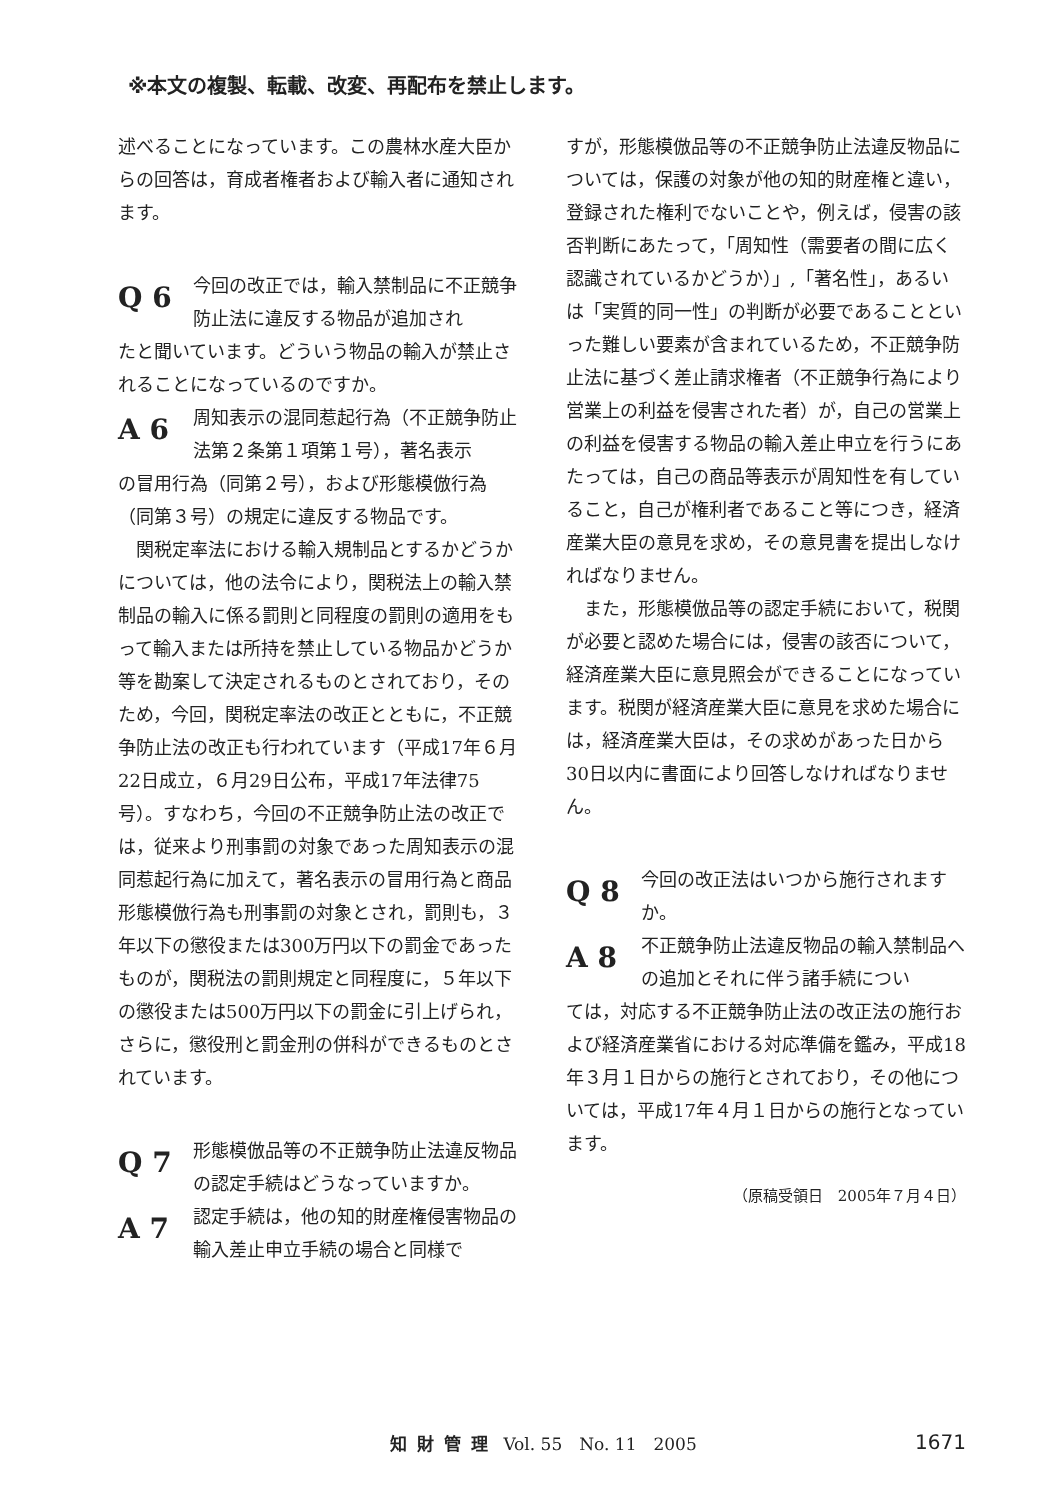※本文の複製、転載、改変、再配布を禁止します。
述べることになっています。この農林水産大臣からの回答は，育成者権者および輸入者に通知されます。
Q 6 今回の改正では，輸入禁制品に不正競争防止法に違反する物品が追加され
たと聞いています。どういう物品の輸入が禁止されることになっているのですか。
A 6 周知表示の混同惹起行為（不正競争防止法第２条第１項第１号），著名表示
の冒用行為（同第２号），および形態模倣行為（同第３号）の規定に違反する物品です。
関税定率法における輸入規制品とするかどうかについては，他の法令により，関税法上の輸入禁制品の輸入に係る罰則と同程度の罰則の適用をもって輸入または所持を禁止している物品かどうか等を勘案して決定されるものとされており，そのため，今回，関税定率法の改正とともに，不正競争防止法の改正も行われています（平成17年６月22日成立，６月29日公布，平成17年法律75号）。すなわち，今回の不正競争防止法の改正では，従来より刑事罰の対象であった周知表示の混同惹起行為に加えて，著名表示の冒用行為と商品形態模倣行為も刑事罰の対象とされ，罰則も，３年以下の懲役または300万円以下の罰金であったものが，関税法の罰則規定と同程度に，５年以下の懲役または500万円以下の罰金に引上げられ，さらに，懲役刑と罰金刑の併科ができるものとされています。
Q 7 形態模倣品等の不正競争防止法違反物品の認定手続はどうなっていますか。
A 7 認定手続は，他の知的財産権侵害物品の輸入差止申立手続の場合と同様で
すが，形態模倣品等の不正競争防止法違反物品については，保護の対象が他の知的財産権と違い，登録された権利でないことや，例えば，侵害の該否判断にあたって，「周知性（需要者の間に広く認識されているかどうか）」,「著名性」，あるいは「実質的同一性」の判断が必要であることといった難しい要素が含まれているため，不正競争防止法に基づく差止請求権者（不正競争行為により営業上の利益を侵害された者）が，自己の営業上の利益を侵害する物品の輸入差止申立を行うにあたっては，自己の商品等表示が周知性を有していること，自己が権利者であること等につき，経済産業大臣の意見を求め，その意見書を提出しなければなりません。
また，形態模倣品等の認定手続において，税関が必要と認めた場合には，侵害の該否について，経済産業大臣に意見照会ができることになっています。税関が経済産業大臣に意見を求めた場合には，経済産業大臣は，その求めがあった日から30日以内に書面により回答しなければなりません。
Q 8 今回の改正法はいつから施行されますか。
A 8 不正競争防止法違反物品の輸入禁制品への追加とそれに伴う諸手続につい
ては，対応する不正競争防止法の改正法の施行および経済産業省における対応準備を鑑み，平成18年３月１日からの施行とされており，その他については，平成17年４月１日からの施行となっています。
（原稿受領日　2005年７月４日）
知財管理 Vol. 55　No. 11　2005 1671